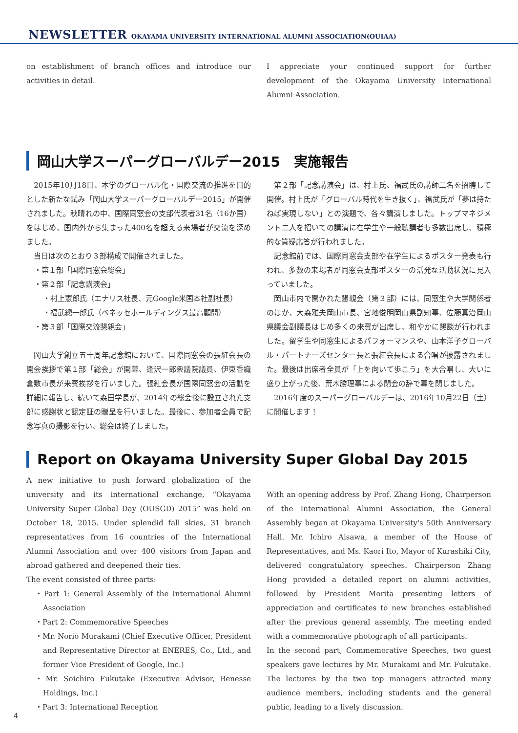NEWSLETTER OKAYAMA UNIVERSITY INTERNATIONAL ALUMNI ASSOCIATION(OUIAA)
on establishment of branch offices and introduce our activities in detail.
I appreciate your continued support for further development of the Okayama University International Alumni Association.
岡山大学スーパーグローバルデー2015　実施報告
　2015年10月18日、本学のグローバル化・国際交流の推進を目的とした新たな試み「岡山大学スーパーグローバルデー2015」が開催されました。秋晴れの中、国際同窓会の支部代表者31名（16か国）をはじめ、国内外から集まった400名を超える来場者が交流を深めました。
　当日は次のとおり３部構成で開催されました。
・第１部「国際同窓会総会」
・第２部「記念講演会」
・村上憲郎氏（エナリス社長、元Google米国本社副社長）
・福武總一郎氏（ベネッセホールディングス最高顧問）
・第３部「国際交流懇親会」
　岡山大学創立五十周年記念館において、国際同窓会の張紅会長の開会挨拶で第１部「総会」が開幕、逢沢一郎衆議院議員、伊東香織倉敷市長が来賓挨拶を行いました。張紅会長が国際同窓会の活動を詳細に報告し、続いて森田学長が、2014年の総会後に設立された支部に感謝状と認定証の贈呈を行いました。最後に、参加者全員で記念写真の撮影を行い、総会は終了しました。
　第２部「記念講演会」は、村上氏、福武氏の講師二名を招聘して開催。村上氏が「グローバル時代を生き抜く」、福武氏が「夢は持たねば実現しない」との演題で、各々講演しました。トップマネジメント二人を招いての講演に在学生や一般聴講者も多数出席し、積極的な質疑応答が行われました。
　記念館前では、国際同窓会支部や在学生によるポスター発表も行われ、多数の来場者が同窓会支部ポスターの活発な活動状況に見入っていました。
　岡山市内で開かれた懇親会（第３部）には、同窓生や大学関係者のほか、大森雅夫岡山市長、宮地俊明岡山県副知事、佐藤真治岡山県議会副議長はじめ多くの来賓が出席し、和やかに懇談が行われました。留学生や同窓生によるパフォーマンスや、山本洋子グローバル・パートナーズセンター長と張紅会長による合唱が披露されました。最後は出席者全員が「上を向いて歩こう」を大合唱し、大いに盛り上がった後、荒木勝理事による閉会の辞で幕を閉じました。
　2016年度のスーパーグローバルデーは、2016年10月22日（土）に開催します！
Report on Okayama University Super Global Day 2015
A new initiative to push forward globalization of the university and its international exchange, “Okayama University Super Global Day (OUSGD) 2015” was held on October 18, 2015. Under splendid fall skies, 31 branch representatives from 16 countries of the International Alumni Association and over 400 visitors from Japan and abroad gathered and deepened their ties.
The event consisted of three parts:
・Part 1: General Assembly of the International Alumni Association
・Part 2: Commemorative Speeches
・Mr. Norio Murakami (Chief Executive Officer, President and Representative Director at ENERES, Co., Ltd., and former Vice President of Google, Inc.)
・Mr. Soichiro Fukutake (Executive Advisor, Benesse Holdings, Inc.)
・Part 3: International Reception
With an opening address by Prof. Zhang Hong, Chairperson of the International Alumni Association, the General Assembly began at Okayama University's 50th Anniversary Hall. Mr. Ichiro Aisawa, a member of the House of Representatives, and Ms. Kaori Ito, Mayor of Kurashiki City, delivered congratulatory speeches. Chairperson Zhang Hong provided a detailed report on alumni activities, followed by President Morita presenting letters of appreciation and certificates to new branches established after the previous general assembly. The meeting ended with a commemorative photograph of all participants.
In the second part, Commemorative Speeches, two guest speakers gave lectures by Mr. Murakami and Mr. Fukutake. The lectures by the two top managers attracted many audience members, including students and the general public, leading to a lively discussion.
4